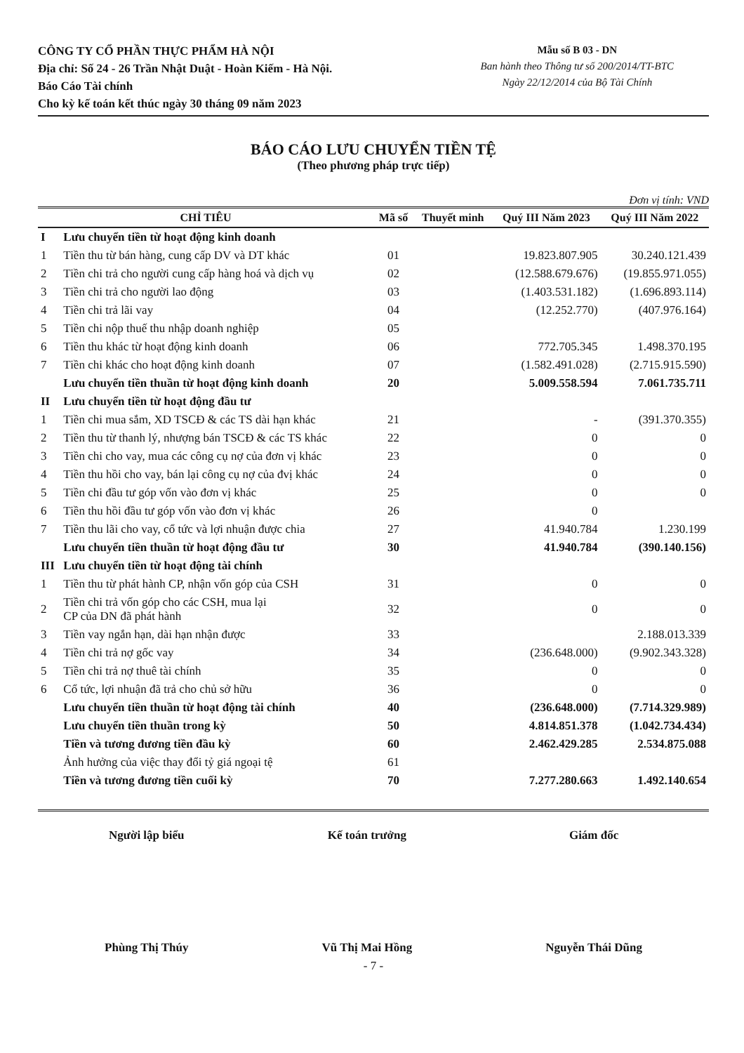CÔNG TY CỔ PHẦN THỰC PHẨM HÀ NỘI
Địa chỉ: Số 24 - 26 Trần Nhật Duật - Hoàn Kiếm - Hà Nội.
Báo Cáo Tài chính
Cho kỳ kế toán kết thúc ngày 30 tháng 09 năm 2023
Mẫu số B 03 - DN
Ban hành theo Thông tư số 200/2014/TT-BTC
Ngày 22/12/2014 của Bộ Tài Chính
BÁO CÁO LƯU CHUYỂN TIỀN TỆ
(Theo phương pháp trực tiếp)
Đơn vị tính: VND
| CHỈ TIÊU | | Mã số | Thuyết minh | Quý III Năm 2023 | Quý III Năm 2022 |
| --- | --- | --- | --- | --- | --- |
| I | Lưu chuyển tiền từ hoạt động kinh doanh | | | | |
| 1 | Tiền thu từ bán hàng, cung cấp DV và DT khác | 01 | | 19.823.807.905 | 30.240.121.439 |
| 2 | Tiền chi trả cho người cung cấp hàng hoá và dịch vụ | 02 | | (12.588.679.676) | (19.855.971.055) |
| 3 | Tiền chi trả cho người lao động | 03 | | (1.403.531.182) | (1.696.893.114) |
| 4 | Tiền chi trả lãi vay | 04 | | (12.252.770) | (407.976.164) |
| 5 | Tiền chi nộp thuế thu nhập doanh nghiệp | 05 | | | |
| 6 | Tiền thu khác từ hoạt động kinh doanh | 06 | | 772.705.345 | 1.498.370.195 |
| 7 | Tiền chi khác cho hoạt động kinh doanh | 07 | | (1.582.491.028) | (2.715.915.590) |
| | Lưu chuyển tiền thuần từ hoạt động kinh doanh | 20 | | 5.009.558.594 | 7.061.735.711 |
| II | Lưu chuyển tiền từ hoạt động đầu tư | | | | |
| 1 | Tiền chi mua sắm, XD TSCĐ & các TS dài hạn khác | 21 | | - | (391.370.355) |
| 2 | Tiền thu từ thanh lý, nhượng bán TSCĐ & các TS khác | 22 | | 0 | 0 |
| 3 | Tiền chi cho vay, mua các công cụ nợ của đơn vị khác | 23 | | 0 | 0 |
| 4 | Tiền thu hồi cho vay, bán lại công cụ nợ của đvị khác | 24 | | 0 | 0 |
| 5 | Tiền chi đầu tư góp vốn vào đơn vị khác | 25 | | 0 | 0 |
| 6 | Tiền thu hồi đầu tư góp vốn vào đơn vị khác | 26 | | 0 | |
| 7 | Tiền thu lãi cho vay, cổ tức và lợi nhuận được chia | 27 | | 41.940.784 | 1.230.199 |
| | Lưu chuyển tiền thuần từ hoạt động đầu tư | 30 | | 41.940.784 | (390.140.156) |
| III | Lưu chuyển tiền từ hoạt động tài chính | | | | |
| 1 | Tiền thu từ phát hành CP, nhận vốn góp của CSH | 31 | | 0 | 0 |
| 2 | Tiền chi trả vốn góp cho các CSH, mua lại CP của DN đã phát hành | 32 | | 0 | 0 |
| 3 | Tiền vay ngắn hạn, dài hạn nhận được | 33 | | | 2.188.013.339 |
| 4 | Tiền chi trả nợ gốc vay | 34 | | (236.648.000) | (9.902.343.328) |
| 5 | Tiền chi trả nợ thuê tài chính | 35 | | 0 | 0 |
| 6 | Cổ tức, lợi nhuận đã trả cho chủ sở hữu | 36 | | 0 | 0 |
| | Lưu chuyển tiền thuần từ hoạt động tài chính | 40 | | (236.648.000) | (7.714.329.989) |
| | Lưu chuyển tiền thuần trong kỳ | 50 | | 4.814.851.378 | (1.042.734.434) |
| | Tiền và tương đương tiền đầu kỳ | 60 | | 2.462.429.285 | 2.534.875.088 |
| | Ảnh hưởng của việc thay đổi tỷ giá ngoại tệ | 61 | | | |
| | Tiền và tương đương tiền cuối kỳ | 70 | | 7.277.280.663 | 1.492.140.654 |
Người lập biểu
Phùng Thị Thúy
Kế toán trưởng
Vũ Thị Mai Hồng
Giám đốc
Nguyễn Thái Dũng
- 7 -